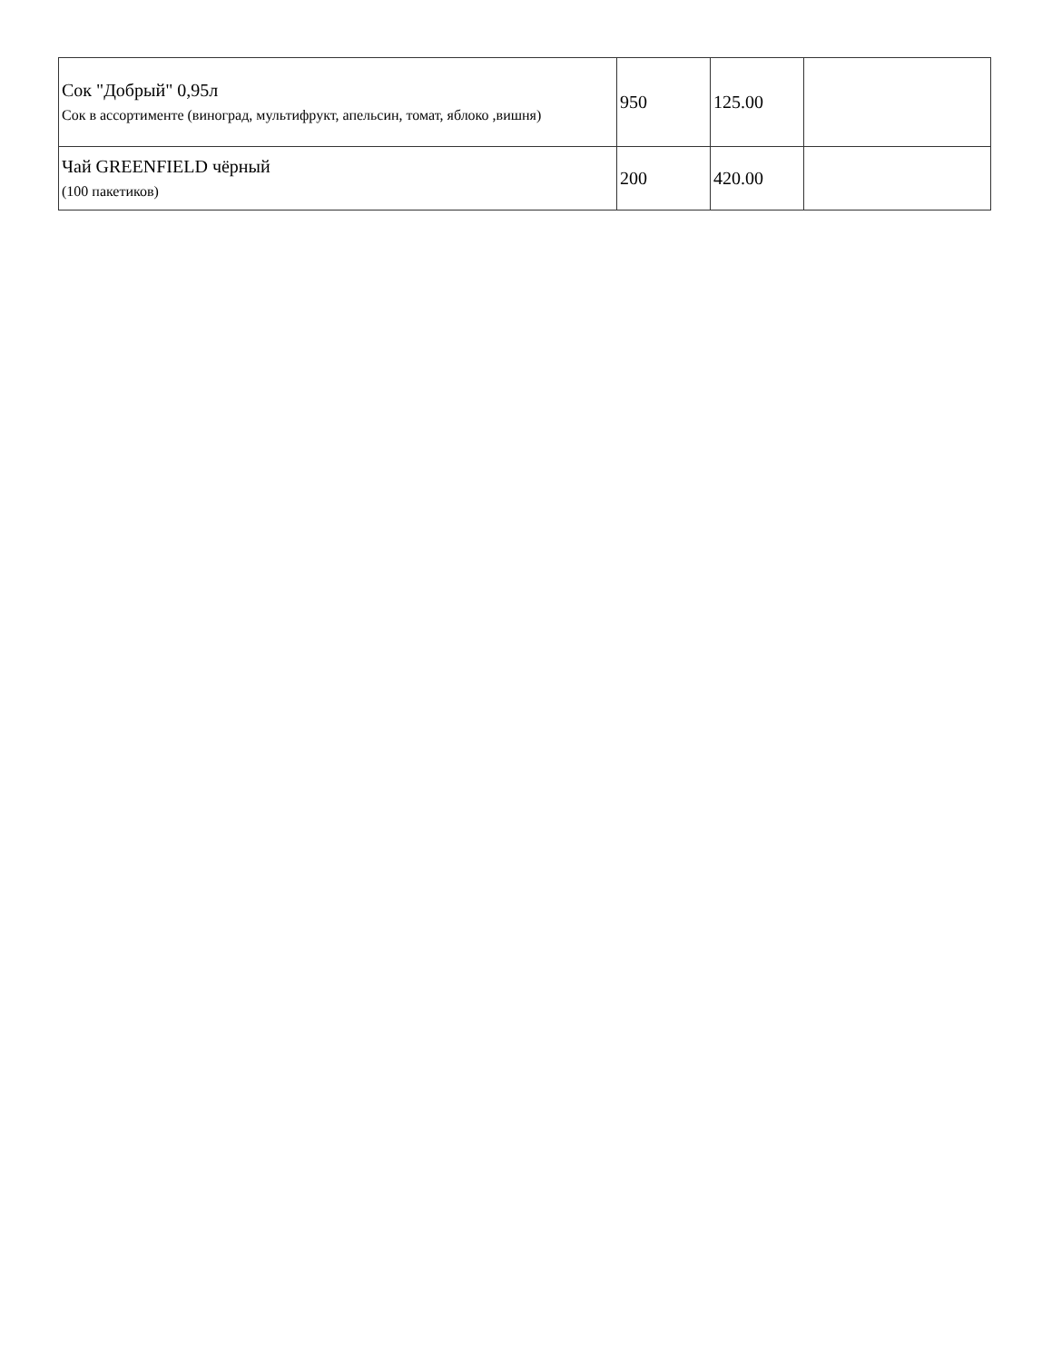| Сок "Добрый" 0,95л Сок в ассортименте (виноград, мультифрукт, апельсин, томат, яблоко ,вишня) | 950 | 125.00 | |
| Чай GREENFIELD чёрный (100 пакетиков) | 200 | 420.00 | |